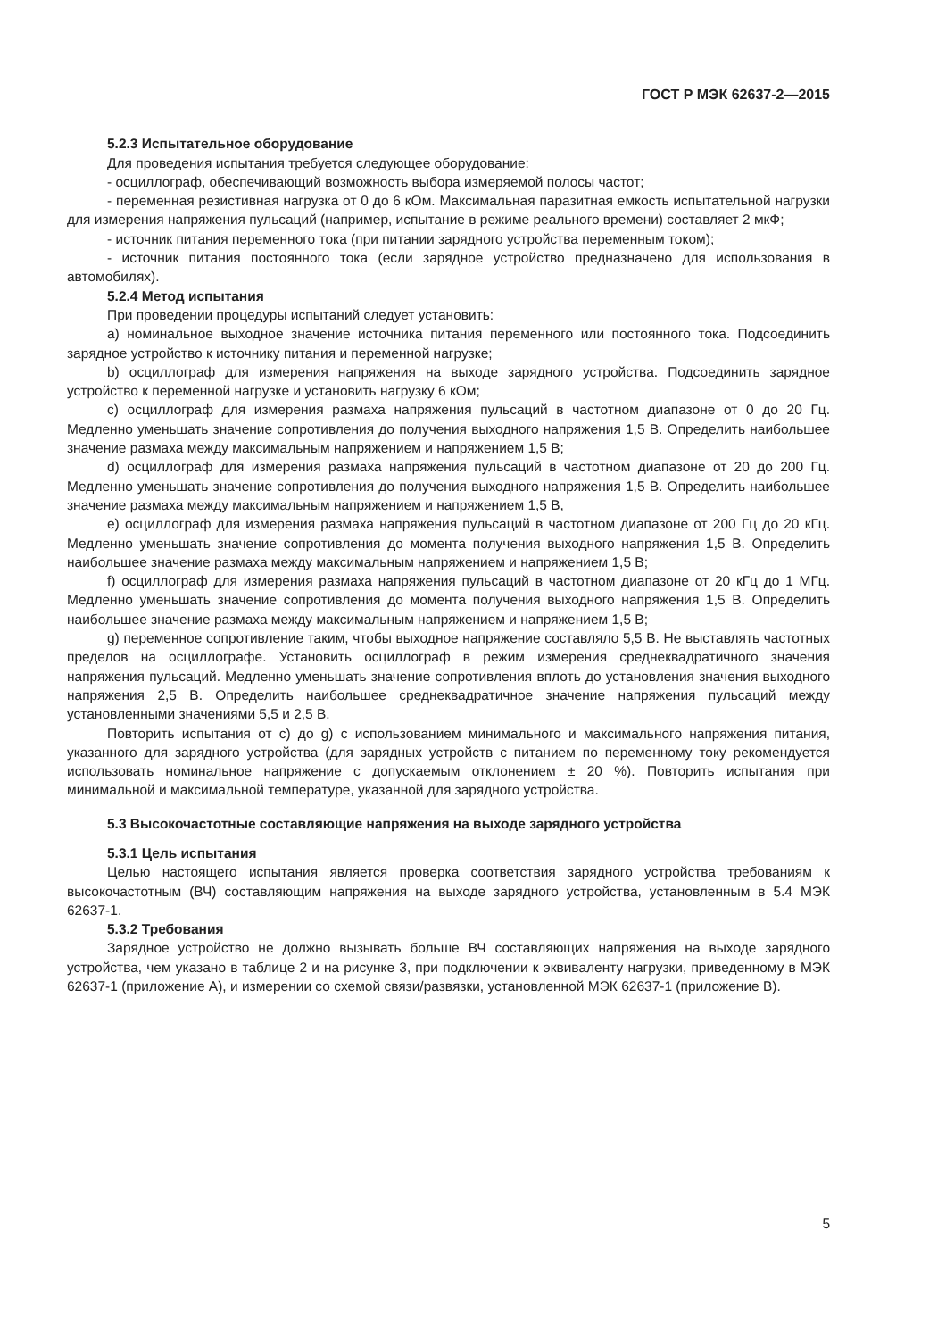ГОСТ Р МЭК 62637-2—2015
5.2.3 Испытательное оборудование
Для проведения испытания требуется следующее оборудование:
- осциллограф, обеспечивающий возможность выбора измеряемой полосы частот;
- переменная резистивная нагрузка от 0 до 6 кОм. Максимальная паразитная емкость испытательной нагрузки для измерения напряжения пульсаций (например, испытание в режиме реального времени) составляет 2 мкФ;
- источник питания переменного тока (при питании зарядного устройства переменным током);
- источник питания постоянного тока (если зарядное устройство предназначено для использования в автомобилях).
5.2.4 Метод испытания
При проведении процедуры испытаний следует установить:
a) номинальное выходное значение источника питания переменного или постоянного тока. Подсоединить зарядное устройство к источнику питания и переменной нагрузке;
b) осциллограф для измерения напряжения на выходе зарядного устройства. Подсоединить зарядное устройство к переменной нагрузке и установить нагрузку 6 кОм;
c) осциллограф для измерения размаха напряжения пульсаций в частотном диапазоне от 0 до 20 Гц. Медленно уменьшать значение сопротивления до получения выходного напряжения 1,5 В. Определить наибольшее значение размаха между максимальным напряжением и напряжением 1,5 В;
d) осциллограф для измерения размаха напряжения пульсаций в частотном диапазоне от 20 до 200 Гц. Медленно уменьшать значение сопротивления до получения выходного напряжения 1,5 В. Определить наибольшее значение размаха между максимальным напряжением и напряжением 1,5 В,
e) осциллограф для измерения размаха напряжения пульсаций в частотном диапазоне от 200 Гц до 20 кГц. Медленно уменьшать значение сопротивления до момента получения выходного напряжения 1,5 В. Определить наибольшее значение размаха между максимальным напряжением и напряжением 1,5 В;
f) осциллограф для измерения размаха напряжения пульсаций в частотном диапазоне от 20 кГц до 1 МГц. Медленно уменьшать значение сопротивления до момента получения выходного напряжения 1,5 В. Определить наибольшее значение размаха между максимальным напряжением и напряжением 1,5 В;
g) переменное сопротивление таким, чтобы выходное напряжение составляло 5,5 В. Не выставлять частотных пределов на осциллографе. Установить осциллограф в режим измерения среднеквадратичного значения напряжения пульсаций. Медленно уменьшать значение сопротивления вплоть до установления значения выходного напряжения 2,5 В. Определить наибольшее среднеквадратичное значение напряжения пульсаций между установленными значениями 5,5 и 2,5 В.
Повторить испытания от c) до g) с использованием минимального и максимального напряжения питания, указанного для зарядного устройства (для зарядных устройств с питанием по переменному току рекомендуется использовать номинальное напряжение с допускаемым отклонением ± 20 %). Повторить испытания при минимальной и максимальной температуре, указанной для зарядного устройства.
5.3 Высокочастотные составляющие напряжения на выходе зарядного устройства
5.3.1 Цель испытания
Целью настоящего испытания является проверка соответствия зарядного устройства требованиям к высокочастотным (ВЧ) составляющим напряжения на выходе зарядного устройства, установленным в 5.4 МЭК 62637-1.
5.3.2 Требования
Зарядное устройство не должно вызывать больше ВЧ составляющих напряжения на выходе зарядного устройства, чем указано в таблице 2 и на рисунке 3, при подключении к эквиваленту нагрузки, приведенному в МЭК 62637-1 (приложение А), и измерении со схемой связи/развязки, установленной МЭК 62637-1 (приложение В).
5